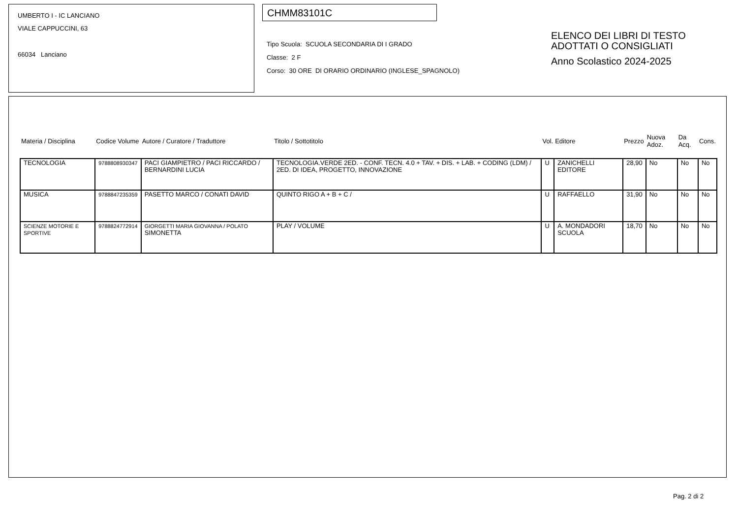UMBERTO I - IC LANCIANO
VIALE CAPPUCCINI, 63
66034 Lanciano
CHMM83101C
Tipo Scuola: SCUOLA SECONDARIA DI I GRADO
Classe: 2 F
Corso: 30 ORE DI ORARIO ORDINARIO (INGLESE_SPAGNOLO)
ELENCO DEI LIBRI DI TESTO
ADOTTATI O CONSIGLIATI
Anno Scolastico 2024-2025
| Materia / Disciplina | Codice Volume | Autore / Curatore / Traduttore | Titolo / Sottotitolo | Vol. | Editore | Prezzo | Nuova Adoz. | Da Acq. | Cons. |
| --- | --- | --- | --- | --- | --- | --- | --- | --- | --- |
| TECNOLOGIA | 9788808930347 | PACI GIAMPIETRO / PACI RICCARDO / BERNARDINI LUCIA | TECNOLOGIA.VERDE 2ED. - CONF. TECN. 4.0 + TAV. + DIS. + LAB. + CODING (LDM) / 2ED. DI IDEA, PROGETTO, INNOVAZIONE | U | ZANICHELLI EDITORE | 28,90 | No | No | No |
| MUSICA | 9788847235359 | PASETTO MARCO / CONATI DAVID | QUINTO RIGO A + B + C / | U | RAFFAELLO | 31,90 | No | No | No |
| SCIENZE MOTORIE E SPORTIVE | 9788824772914 | GIORGETTI MARIA GIOVANNA / POLATO SIMONETTA | PLAY / VOLUME | U | A. MONDADORI SCUOLA | 18,70 | No | No | No |
Pag. 2 di 2